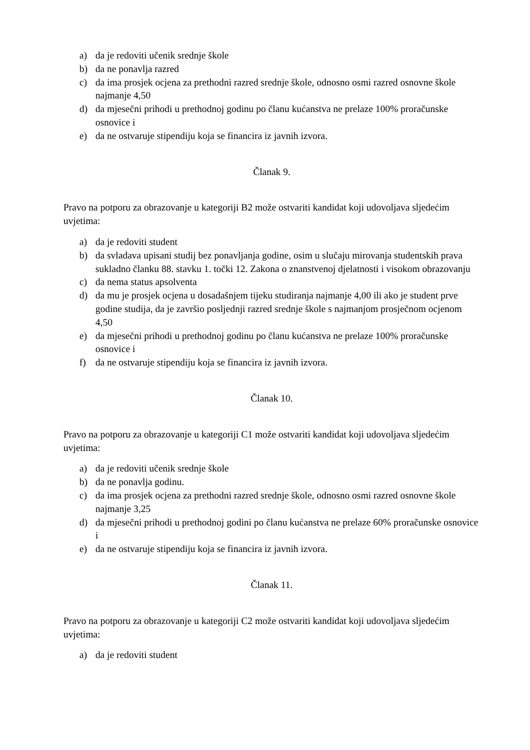a) da je redoviti učenik srednje škole
b) da ne ponavlja razred
c) da ima prosjek ocjena za prethodni razred srednje škole, odnosno osmi razred osnovne škole najmanje 4,50
d) da mjesečni prihodi u prethodnoj godinu po članu kućanstva ne prelaze 100% proračunske osnovice i
e) da ne ostvaruje stipendiju koja se financira iz javnih izvora.
Članak 9.
Pravo na potporu za obrazovanje u kategoriji B2 može ostvariti kandidat koji udovoljava sljedećim uvjetima:
a) da je redoviti student
b) da svladava upisani studij bez ponavljanja godine, osim u slučaju mirovanja studentskih prava sukladno članku 88. stavku 1. točki 12. Zakona o znanstvenoj djelatnosti i visokom obrazovanju
c) da nema status apsolventa
d) da mu je prosjek ocjena u dosadašnjem tijeku studiranja najmanje 4,00 ili ako je student prve godine studija, da je završio posljednji razred srednje škole s najmanjom prosječnom ocjenom 4,50
e) da mjesečni prihodi u prethodnoj godinu po članu kućanstva ne prelaze 100% proračunske osnovice i
f) da ne ostvaruje stipendiju koja se financira iz javnih izvora.
Članak 10.
Pravo na potporu za obrazovanje u kategoriji C1 može ostvariti kandidat koji udovoljava sljedećim uvjetima:
a) da je redoviti učenik srednje škole
b) da ne ponavlja godinu.
c) da ima prosjek ocjena za prethodni razred srednje škole, odnosno osmi razred osnovne škole najmanje 3,25
d) da mjesečni prihodi u prethodnoj godini po članu kućanstva ne prelaze 60% proračunske osnovice i
e) da ne ostvaruje stipendiju koja se financira iz javnih izvora.
Članak 11.
Pravo na potporu za obrazovanje u kategoriji C2 može ostvariti kandidat koji udovoljava sljedećim uvjetima:
a) da je redoviti student